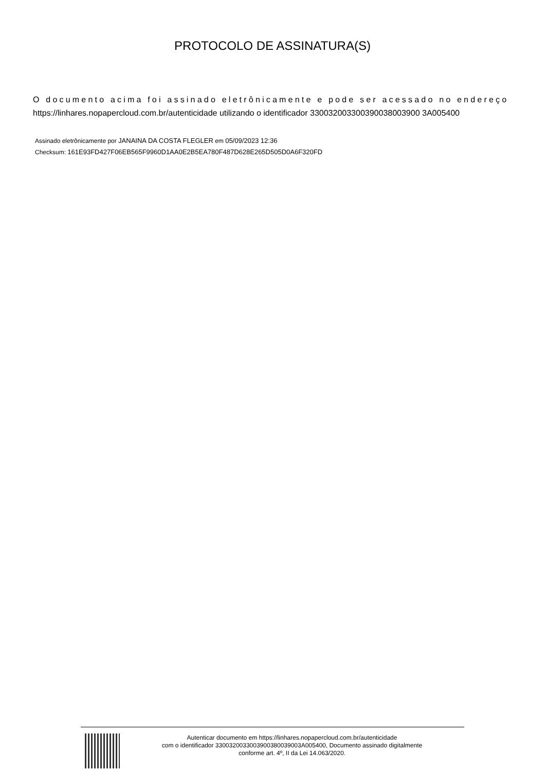PROTOCOLO DE ASSINATURA(S)
O documento acima foi assinado eletrônicamente e pode ser acessado no endereço
https://linhares.nopapercloud.com.br/autenticidade utilizando o identificador 330032003300390038003900 3A005400
Assinado eletrônicamente por JANAINA DA COSTA FLEGLER em 05/09/2023 12:36
Checksum: 161E93FD427F06EB565F9960D1AA0E2B5EA780F487D628E265D505D0A6F320FD
Autenticar documento em https://linhares.nopapercloud.com.br/autenticidade
com o identificador 3300320033003900380039003A005400, Documento assinado digitalmente
conforme art. 4º, II da Lei 14.063/2020.